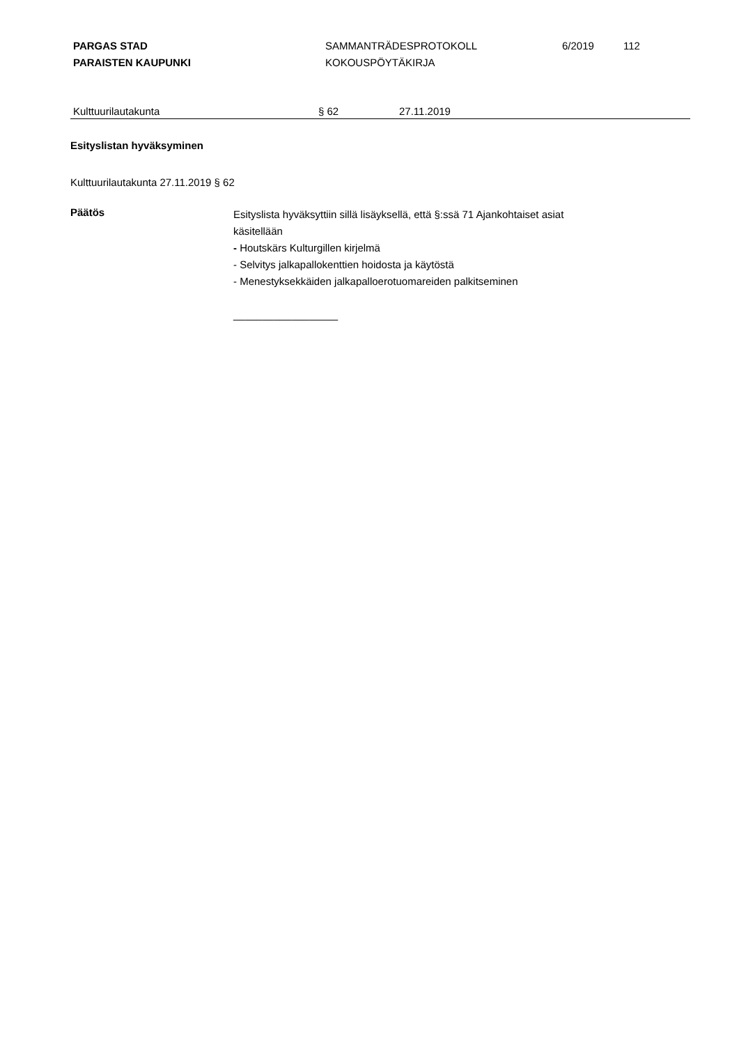PARGAS STAD
PARAISTEN KAUPUNKI
SAMMANTRÄDESPROTOKOLL
KOKOUSPÖYTÄKIRJA
6/2019 112
Kulttuurilautakunta § 62 27.11.2019
Esityslistan hyväksyminen
Kulttuurilautakunta 27.11.2019 § 62
Päätös
Esityslista hyväksyttiin sillä lisäyksellä, että §:ssä 71 Ajankohtaiset asiat
käsitellään
- Houtskärs Kulturgillen kirjelmä
- Selvitys jalkapallokenttien hoidosta ja käytöstä
- Menestyksekkäiden jalkapalloerotuomareiden palkitseminen
__________________